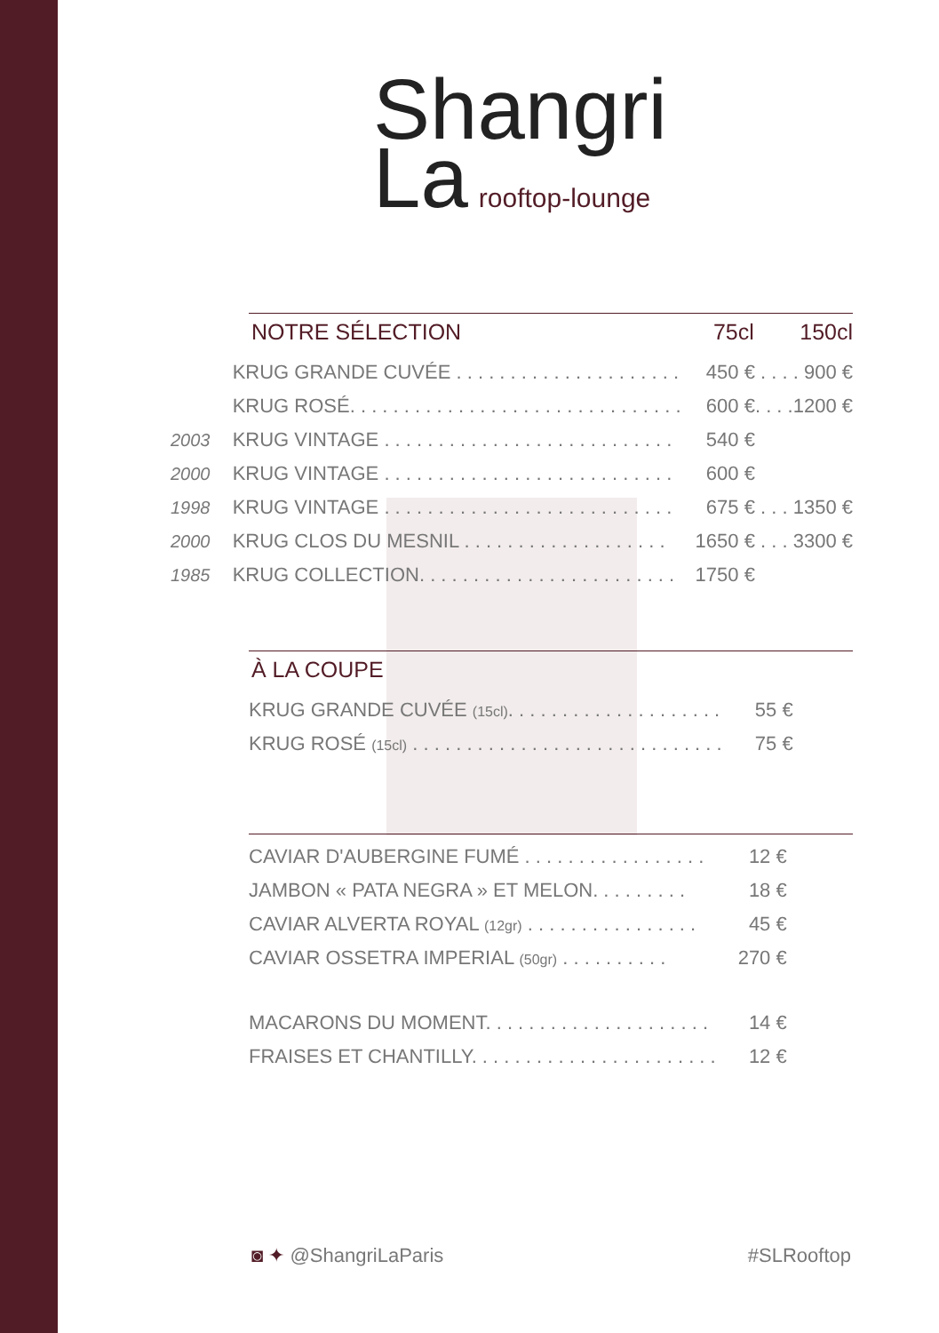Shangri
La rooftop-lounge
NOTRE SÉLECTION 75cl 150cl
| | KRUG GRANDE CUVÉE . . . . . . . . . . . . . . . . . . . . . | 450 € | . . . . 900 € |
| | KRUG ROSÉ. . . . . . . . . . . . . . . . . . . . . . . . . . . . . . . | 600 € | . . . .1200 € |
| 2003 | KRUG VINTAGE . . . . . . . . . . . . . . . . . . . . . . . . . . . | 540 € | |
| 2000 | KRUG VINTAGE . . . . . . . . . . . . . . . . . . . . . . . . . . . | 600 € | |
| 1998 | KRUG VINTAGE . . . . . . . . . . . . . . . . . . . . . . . . . . . | 675 € | . . . 1350 € |
| 2000 | KRUG CLOS DU MESNIL . . . . . . . . . . . . . . . . . . . | 1650 € | . . . 3300 € |
| 1985 | KRUG COLLECTION. . . . . . . . . . . . . . . . . . . . . . . . | 1750 € | |
À LA COUPE
| | KRUG GRANDE CUVÉE (15cl) . . . . . . . . . . . . . . . . . . . . | 55 € |
| | KRUG ROSÉ (15cl) . . . . . . . . . . . . . . . . . . . . . . . . . . . . . | 75 € |
| | CAVIAR D'AUBERGINE FUMÉ . . . . . . . . . . . . . . . . . | 12 € |
| | JAMBON « PATA NEGRA » ET MELON. . . . . . . . . | 18 € |
| | CAVIAR ALVERTA ROYAL (12gr) . . . . . . . . . . . . . . . . | 45 € |
| | CAVIAR OSSETRA IMPERIAL (50gr) . . . . . . . . . . | 270 € |
| | MACARONS DU MOMENT. . . . . . . . . . . . . . . . . . . . . | 14 € |
| | FRAISES ET CHANTILLY. . . . . . . . . . . . . . . . . . . . . . . | 12 € |
◙ ✦ @ShangriLaParis #SLRooftop